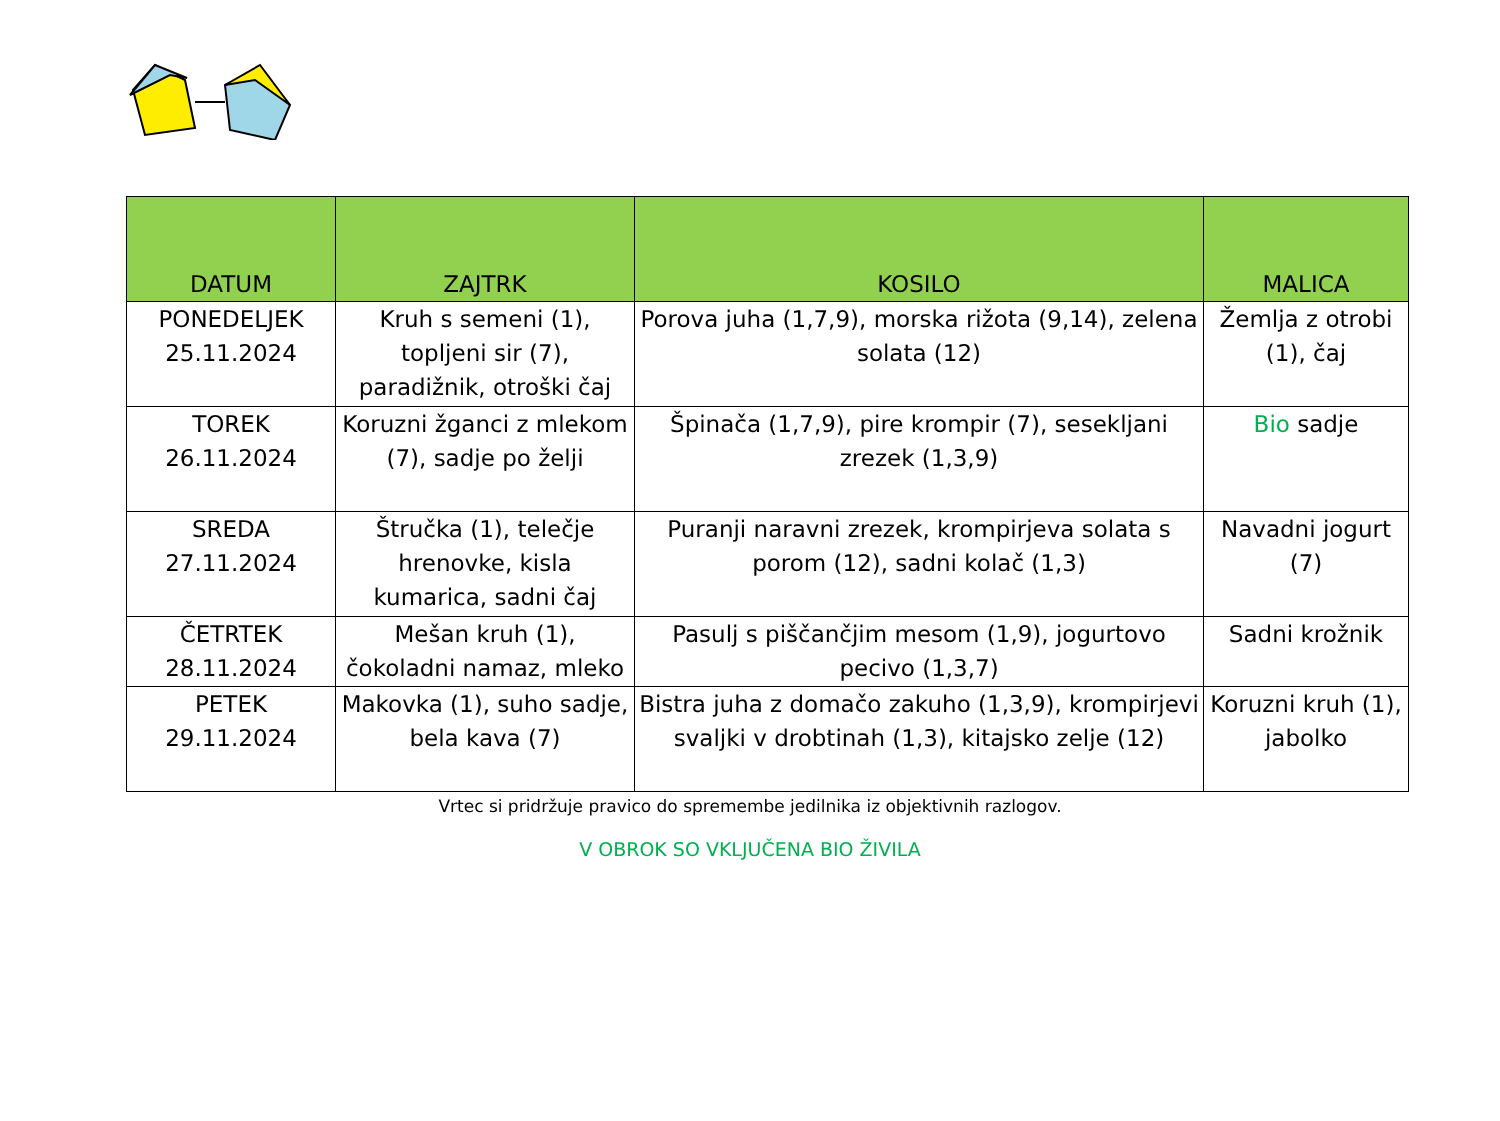| DATUM | ZAJTRK | KOSILO | MALICA |
| --- | --- | --- | --- |
| PONEDELJEK 25.11.2024 | Kruh s semeni (1), topljeni sir (7), paradižnik, otroški čaj | Porova juha (1,7,9), morska rižota (9,14), zelena solata (12) | Žemlja z otrobi (1), čaj |
| TOREK 26.11.2024 | Koruzni žganci z mlekom (7), sadje po želji | Špinača (1,7,9), pire krompir (7), sesekljani zrezek (1,3,9) | Bio sadje |
| SREDA 27.11.2024 | Štručka (1), telečje hrenovke, kisla kumarica, sadni čaj | Puranji naravni zrezek, krompirjeva solata s porom (12), sadni kolač (1,3) | Navadni jogurt (7) |
| ČETRTEK 28.11.2024 | Mešan kruh (1), čokoladni namaz, mleko | Pasulj s piščančjim mesom (1,9), jogurtovo pecivo (1,3,7) | Sadni krožnik |
| PETEK 29.11.2024 | Makovka (1), suho sadje, bela kava (7) | Bistra juha z domačo zakuho (1,3,9), krompirjevi svaljki v drobtinah (1,3), kitajsko zelje (12) | Koruzni kruh (1), jabolko |
Vrtec si pridržuje pravico do spremembe jedilnika iz objektivnih razlogov.
V OBROK SO VKLJUČENA BIO ŽIVILA